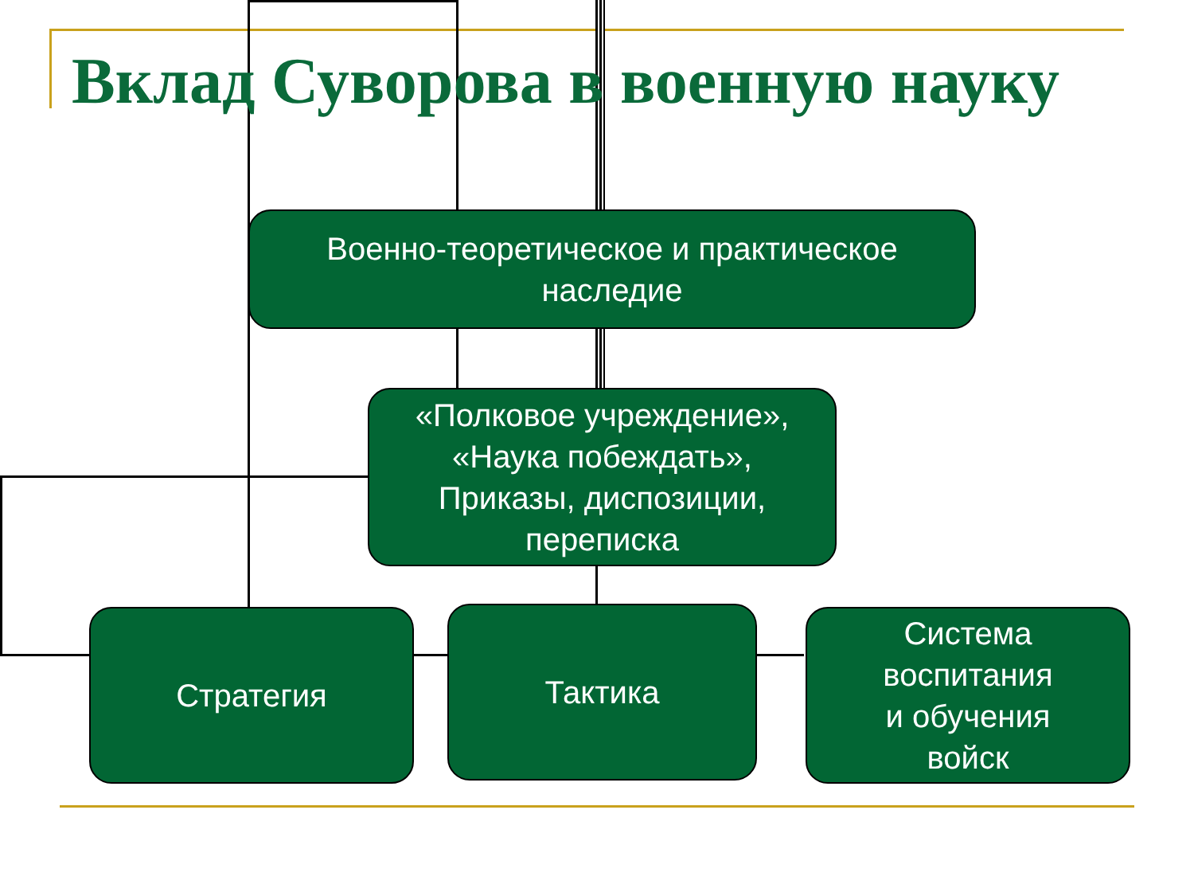Вклад Суворова в военную науку
Военно-теоретическое и практическое
наследие
«Полковое учреждение»,
«Наука побеждать»,
Приказы, диспозиции,
переписка
Стратегия Тактика
Система
воспитания
и обучения
войск